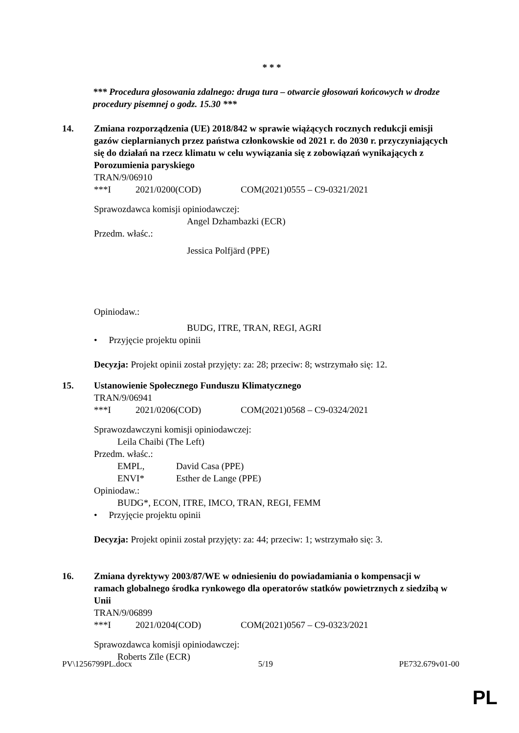* * *
*** Procedura głosowania zdalnego: druga tura – otwarcie głosowań końcowych w drodze procedury pisemnej o godz. 15.30 ***
14. Zmiana rozporządzenia (UE) 2018/842 w sprawie wiążących rocznych redukcji emisji gazów cieplarnianych przez państwa członkowskie od 2021 r. do 2030 r. przyczyniających się do działań na rzecz klimatu w celu wywiązania się z zobowiązań wynikających z Porozumienia paryskiego
TRAN/9/06910
***I 2021/0200(COD) COM(2021)0555 – C9-0321/2021
Sprawozdawca komisji opiniodawczej:
Angel Dzhambazki (ECR)
Przedm. właśc.:
Jessica Polfjärd (PPE)
Opiniodaw.:
BUDG, ITRE, TRAN, REGI, AGRI
• Przyjęcie projektu opinii
Decyzja: Projekt opinii został przyjęty: za: 28; przeciw: 8; wstrzymało się: 12.
15. Ustanowienie Społecznego Funduszu Klimatycznego
TRAN/9/06941
***I 2021/0206(COD) COM(2021)0568 – C9-0324/2021
Sprawozdawczyni komisji opiniodawczej:
Leila Chaibi (The Left)
Przedm. właśc.:
EMPL, David Casa (PPE)
ENVI* Esther de Lange (PPE)
Opiniodaw.:
BUDG*, ECON, ITRE, IMCO, TRAN, REGI, FEMM
• Przyjęcie projektu opinii
Decyzja: Projekt opinii został przyjęty: za: 44; przeciw: 1; wstrzymało się: 3.
16. Zmiana dyrektywy 2003/87/WE w odniesieniu do powiadamiania o kompensacji w ramach globalnego środka rynkowego dla operatorów statków powietrznych z siedzibą w Unii
TRAN/9/06899
***I 2021/0204(COD) COM(2021)0567 – C9-0323/2021
Sprawozdawca komisji opiniodawczej:
Roberts Zīle (ECR)
PV\1256799PL.docx 5/19 PE732.679v01-00
PL